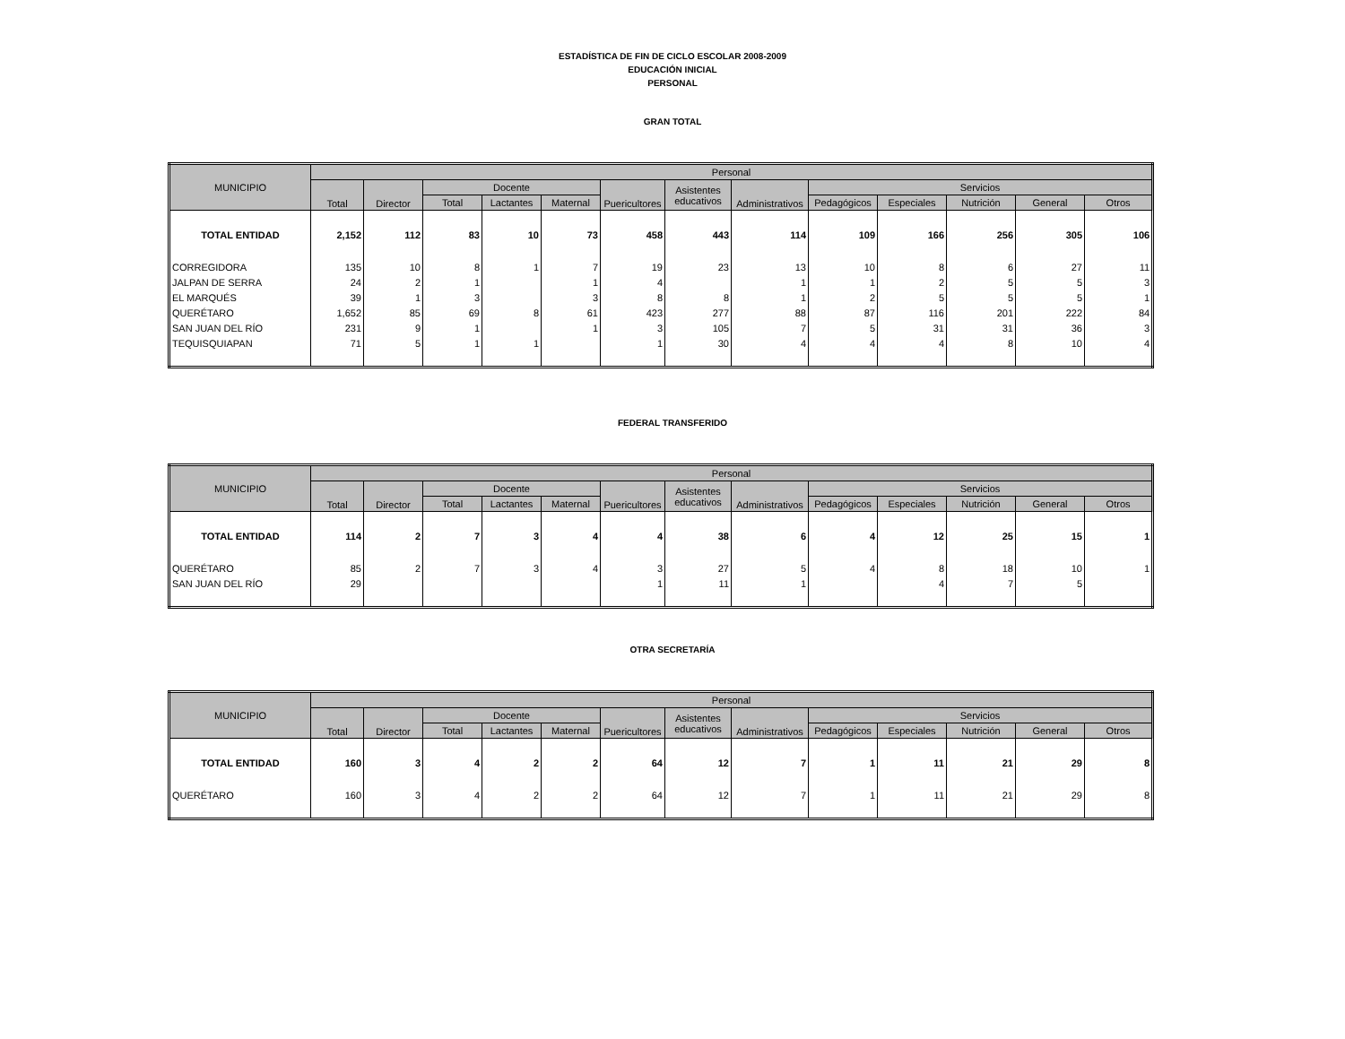ESTADÍSTICA DE FIN DE CICLO ESCOLAR 2008-2009
EDUCACIÓN INICIAL
PERSONAL
GRAN TOTAL
| MUNICIPIO | Personal | | | | | | | | | | | | |
| --- | --- | --- | --- | --- | --- | --- | --- | --- | --- | --- | --- | --- | --- |
| | Total | Director | Docente | | | Puericultores | Asistentes educativos | Administrativos | Servicios | | | | |
| | | | Total | Lactantes | Maternal | | | | Pedagógicos | Especiales | Nutrición | General | Otros |
| TOTAL ENTIDAD | 2,152 | 112 | 83 | 10 | 73 | 458 | 443 | 114 | 109 | 166 | 256 | 305 | 106 |
| CORREGIDORA | 135 | 10 | 8 | 1 | 7 | 19 | 23 | 13 | 10 | 8 | 6 | 27 | 11 |
| JALPAN DE SERRA | 24 | 2 | 1 | | 1 | 4 | | 1 | 1 | 2 | 5 | 5 | 3 |
| EL MARQUÉS | 39 | 1 | 3 | | 3 | 8 | 8 | 1 | 2 | 5 | 5 | 5 | 1 |
| QUERÉTARO | 1,652 | 85 | 69 | 8 | 61 | 423 | 277 | 88 | 87 | 116 | 201 | 222 | 84 |
| SAN JUAN DEL RÍO | 231 | 9 | 1 | | 1 | 3 | 105 | 7 | 5 | 31 | 31 | 36 | 3 |
| TEQUISQUIAPAN | 71 | 5 | 1 | 1 | | 1 | 30 | 4 | 4 | 4 | 8 | 10 | 4 |
FEDERAL TRANSFERIDO
| MUNICIPIO | Personal | | | | | | | | | | | | |
| --- | --- | --- | --- | --- | --- | --- | --- | --- | --- | --- | --- | --- | --- |
| | Total | Director | Docente | | | Puericultores | Asistentes educativos | Administrativos | Servicios | | | | |
| | | | Total | Lactantes | Maternal | | | | Pedagógicos | Especiales | Nutrición | General | Otros |
| TOTAL ENTIDAD | 114 | 2 | 7 | 3 | 4 | 4 | 38 | 6 | 4 | 12 | 25 | 15 | 1 |
| QUERÉTARO | 85 | 2 | 7 | 3 | 4 | 3 | 27 | 5 | 4 | 8 | 18 | 10 | 1 |
| SAN JUAN DEL RÍO | 29 | | | | | 1 | 11 | 1 | | 4 | 7 | 5 | |
OTRA SECRETARÍA
| MUNICIPIO | Personal | | | | | | | | | | | | |
| --- | --- | --- | --- | --- | --- | --- | --- | --- | --- | --- | --- | --- | --- |
| | Total | Director | Docente | | | Puericultores | Asistentes educativos | Administrativos | Servicios | | | | |
| | | | Total | Lactantes | Maternal | | | | Pedagógicos | Especiales | Nutrición | General | Otros |
| TOTAL ENTIDAD | 160 | 3 | 4 | 2 | 2 | 64 | 12 | 7 | 1 | 11 | 21 | 29 | 8 |
| QUERÉTARO | 160 | 3 | 4 | 2 | 2 | 64 | 12 | 7 | 1 | 11 | 21 | 29 | 8 |